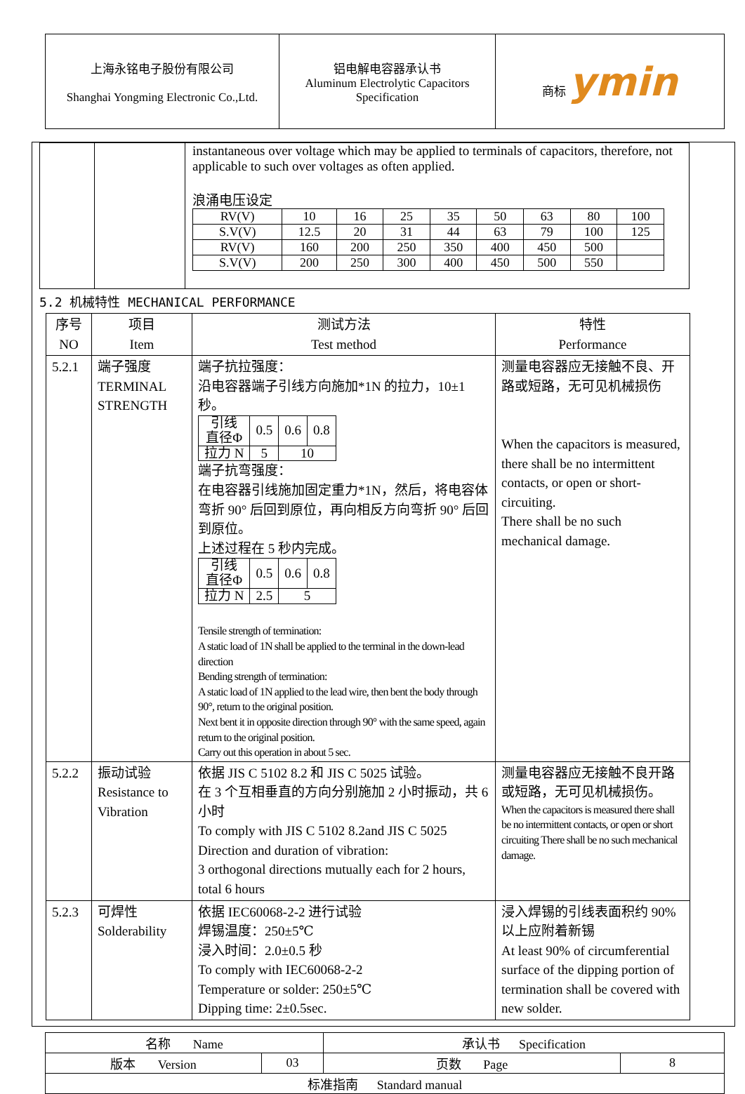| 上海永铭电子股份有限公司 Shanghai Yongming Electronic Co.,Ltd. | 铝电解电容器承认书 Aluminum Electrolytic Capacitors Specification | 商标 ymin |
| | | instantaneous over voltage which may be applied to terminals of capacitors, therefore, not applicable to such over voltages as often applied. 浪涌电压设定 / RV(V) / 10 / 16 / 25 / 35 / 50 / 63 / 80 / 100 / / S.V(V) / 12.5 / 20 / 31 / 44 / 63 / 79 / 100 / 125 / / RV(V) / 160 / 200 / 250 / 350 / 400 / 450 / 500 / / / S.V(V) / 200 / 250 / 300 / 400 / 450 / 500 / 550 / / |
5.2 机械特性 MECHANICAL PERFORMANCE
| 序号 NO | 项目 Item | 测试方法 Test method | 特性 Performance |
| 5.2.1 | 端子强度 TERMINAL STRENGTH | 端子抗拉强度： 沿电容器端子引线方向施加*1N 的拉力，10±1 秒。 / 引线 直径Φ / 0.5 / 0.6 / 0.8 / / 拉力 N / 5 / 10 / / 端子抗弯强度： 在电容器引线施加固定重力*1N，然后，将电容体弯折 90° 后回到原位，再向相反方向弯折 90° 后回到原位。 上述过程在 5 秒内完成。 / 引线 直径Φ / 0.5 / 0.6 / 0.8 / / 拉力 N / 2.5 / 5 / / Tensile strength of termination: A static load of 1N shall be applied to the terminal in the down-lead direction Bending strength of termination: A static load of 1N applied to the lead wire, then bent the body through 90°, return to the original position. Next bent it in opposite direction through 90° with the same speed, again return to the original position. Carry out this operation in about 5 sec. | 测量电容器应无接触不良、开路或短路，无可见机械损伤 When the capacitors is measured, there shall be no intermittent contacts, or open or short-circuiting. There shall be no such mechanical damage. |
| 5.2.2 | 振动试验 Resistance to Vibration | 依据 JIS C 5102 8.2 和 JIS C 5025 试验。 在 3 个互相垂直的方向分别施加 2 小时振动，共 6 小时 To comply with JIS C 5102 8.2and JIS C 5025 Direction and duration of vibration: 3 orthogonal directions mutually each for 2 hours, total 6 hours | 测量电容器应无接触不良开路或短路，无可见机械损伤。 When the capacitors is measured there shall be no intermittent contacts, or open or short circuiting There shall be no such mechanical damage. |
| 5.2.3 | 可焊性 Solderability | 依据 IEC60068-2-2 进行试验 焊锡温度：250±5℃ 浸入时间：2.0±0.5 秒 To comply with IEC60068-2-2 Temperature or solder: 250±5℃ Dipping time: 2±0.5sec. | 浸入焊锡的引线表面积约 90%以上应附着新锡 At least 90% of circumferential surface of the dipping portion of termination shall be covered with new solder. |
| 名称 Name | | 承认书 Specification | |
| 版本 Version | 03 | 页数 Page | 8 |
| 标准指南 Standard manual | | | |